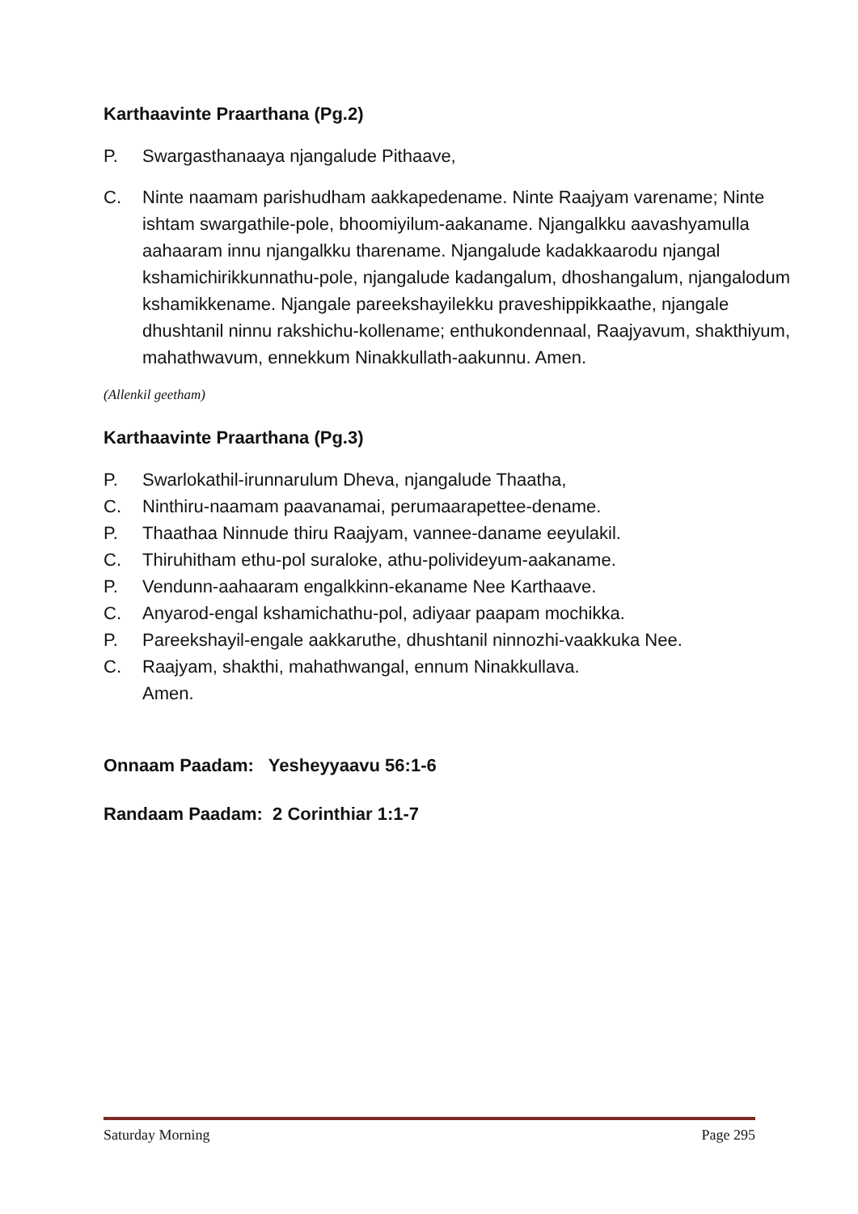Karthaavinte Praarthana (Pg.2)
P. Swargasthanaaya njangalude Pithaave,
C. Ninte naamam parishudham aakkapedename. Ninte Raajyam varename; Ninte ishtam swargathile-pole, bhoomiyilum-aakaname. Njangalkku aavashyamulla aahaaram innu njangalkku tharename. Njangalude kadakkaarodu njangal kshamichirikkunnathu-pole, njangalude kadangalum, dhoshangalum, njangalodum kshamikkename. Njangale pareekshayilekku praveshippikkaathe, njangale dhushtanil ninnu rakshichu-kollename; enthukondennaal, Raajyavum, shakthiyum, mahathwavum, ennekkum Ninakkullath-aakunnu. Amen.
(Allenkil geetham)
Karthaavinte Praarthana (Pg.3)
P. Swarlokathil-irunnarulum Dheva, njangalude Thaatha,
C. Ninthiru-naamam paavanamai, perumaarapettee-dename.
P. Thaathaa Ninnude thiru Raajyam, vannee-daname eeyulakil.
C. Thiruhitham ethu-pol suraloke, athu-polivideyum-aakaname.
P. Vendunn-aahaaram engalkkinn-ekaname Nee Karthaave.
C. Anyarod-engal kshamichathu-pol, adiyaar paapam mochikka.
P. Pareekshayil-engale aakkaruthe, dhushtanil ninnozhi-vaakkuka Nee.
C. Raajyam, shakthi, mahathwangal, ennum Ninakkullava.
Amen.
Onnaam Paadam: Yesheyyaavu 56:1-6
Randaam Paadam: 2 Corinthiar 1:1-7
Saturday Morning Page 295